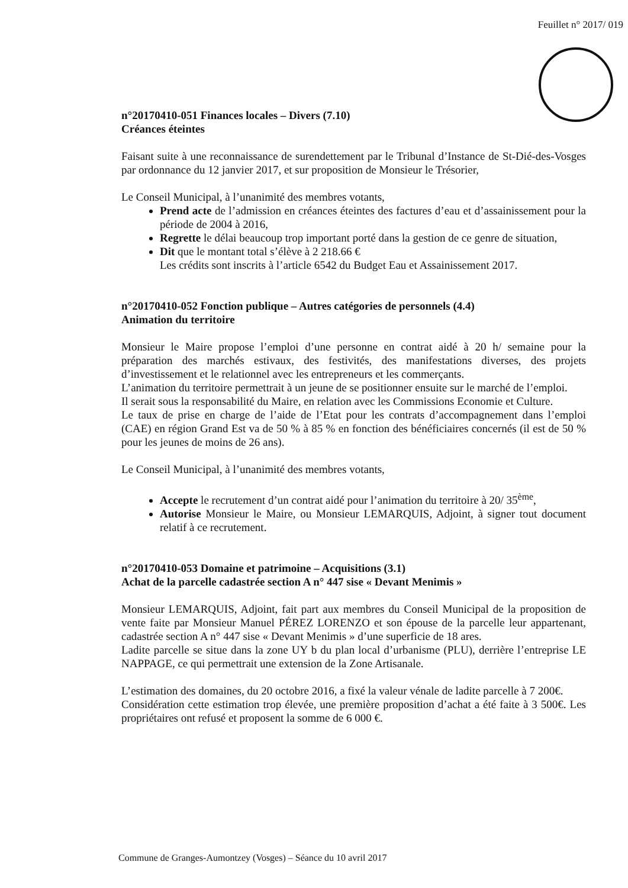Feuillet n° 2017/ 019
n°20170410-051 Finances locales – Divers (7.10)
Créances éteintes
Faisant suite à une reconnaissance de surendettement par le Tribunal d’Instance de St-Dié-des-Vosges par ordonnance du 12 janvier 2017, et sur proposition de Monsieur le Trésorier,
Le Conseil Municipal, à l’unanimité des membres votants,
Prend acte de l’admission en créances éteintes des factures d’eau et d’assainissement pour la période de 2004 à 2016,
Regrette le délai beaucoup trop important porté dans la gestion de ce genre de situation,
Dit que le montant total s’élève à 2 218.66 €
Les crédits sont inscrits à l’article 6542 du Budget Eau et Assainissement 2017.
n°20170410-052 Fonction publique – Autres catégories de personnels (4.4)
Animation du territoire
Monsieur le Maire propose l’emploi d’une personne en contrat aidé à 20 h/ semaine pour la préparation des marchés estivaux, des festivités, des manifestations diverses, des projets d’investissement et le relationnel avec les entrepreneurs et les commerçants.
L’animation du territoire permettrait à un jeune de se positionner ensuite sur le marché de l’emploi.
Il serait sous la responsabilité du Maire, en relation avec les Commissions Economie et Culture.
Le taux de prise en charge de l’aide de l’Etat pour les contrats d’accompagnement dans l’emploi (CAE) en région Grand Est va de 50 % à 85 % en fonction des bénéficiaires concernés (il est de 50 % pour les jeunes de moins de 26 ans).
Le Conseil Municipal, à l’unanimité des membres votants,
Accepte le recrutement d’un contrat aidé pour l’animation du territoire à 20/ 35<sup>ème</sup>,
Autorise Monsieur le Maire, ou Monsieur LEMARQUIS, Adjoint, à signer tout document relatif à ce recrutement.
n°20170410-053 Domaine et patrimoine – Acquisitions (3.1)
Achat de la parcelle cadastrée section A n° 447 sise « Devant Menimis »
Monsieur LEMARQUIS, Adjoint, fait part aux membres du Conseil Municipal de la proposition de vente faite par Monsieur Manuel PÉREZ LORENZO et son épouse de la parcelle leur appartenant, cadastrée section A n° 447 sise « Devant Menimis » d’une superficie de 18 ares.
Ladite parcelle se situe dans la zone UY b du plan local d’urbanisme (PLU), derrière l’entreprise LE NAPPAGE, ce qui permettrait une extension de la Zone Artisanale.
L’estimation des domaines, du 20 octobre 2016, a fixé la valeur vénale de ladite parcelle à 7 200€.
Considération cette estimation trop élevée, une première proposition d’achat a été faite à 3 500€. Les propriétaires ont refusé et proposent la somme de 6 000 €.
Commune de Granges-Aumontzey (Vosges) – Séance du 10 avril 2017